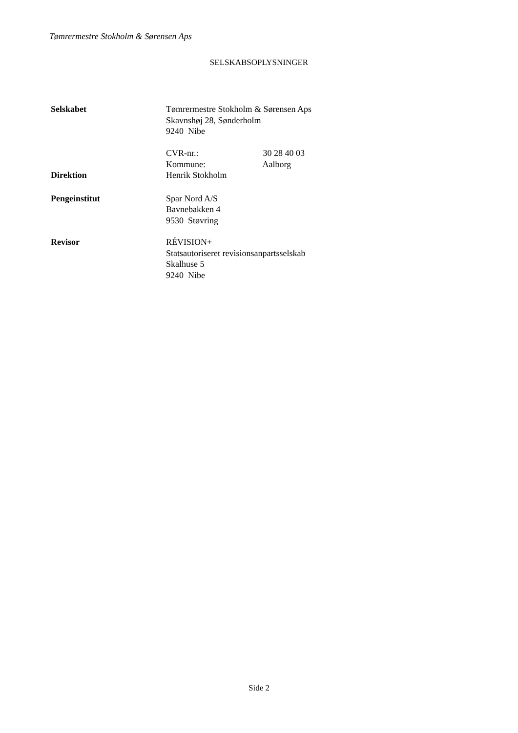Tømrermestre Stokholm & Sørensen Aps
SELSKABSOPLYSNINGER
Selskabet Tømrermestre Stokholm & Sørensen Aps
Skavnshøj 28, Sønderholm
9240 Nibe
CVR-nr.: 30 28 40 03
Kommune: Aalborg
Direktion Henrik Stokholm
Pengeinstitut Spar Nord A/S
Bavnebakken 4
9530 Støvring
Revisor RÉVISION+
Statsautoriseret revisionsanpartsselskab
Skalhuse 5
9240 Nibe
Side 2